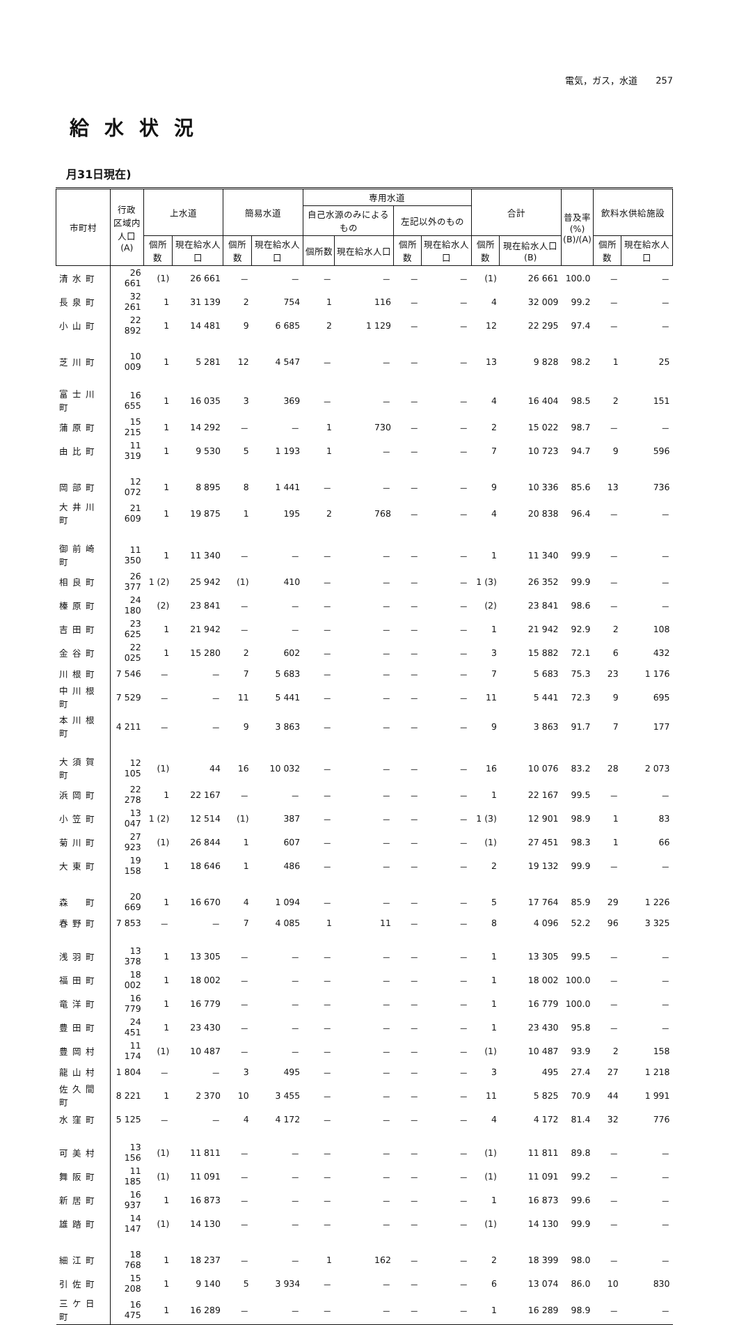電気，ガス，水道　　257
給水状況
月31日現在)
| 市町村 | 行政 区域内 人口 (A) | 上水道 | | 簡易水道 | | 専用水道 | | | | 合計 | | 普及率 (%) (B)/(A) | 飲料水供給施設 | |
| --- | --- | --- | --- | --- | --- | --- | --- | --- | --- | --- | --- | --- | --- | --- |
| | | | | | | 自己水源のみによるもの | | 左記以外のもの | | | | | | |
| | | 個所数 | 現在給水人口 | 個所数 | 現在給水人口 | 個所数 | 現在給水人口 | 個所数 | 現在給水人口 | 個所数 | 現在給水人口(B) | | 個所数 | 現在給水人口 |
| 清水町 | 26 661 | (1) | 26 661 | － | － | － | － | － | － | (1) | 26 661 | 100.0 | － | － |
| 長泉町 | 32 261 | 1 | 31 139 | 2 | 754 | 1 | 116 | － | － | 4 | 32 009 | 99.2 | － | － |
| 小山町 | 22 892 | 1 | 14 481 | 9 | 6 685 | 2 | 1 129 | － | － | 12 | 22 295 | 97.4 | － | － |
| 芝川町 | 10 009 | 1 | 5 281 | 12 | 4 547 | － | － | － | － | 13 | 9 828 | 98.2 | 1 | 25 |
| 富士川町 | 16 655 | 1 | 16 035 | 3 | 369 | － | － | － | － | 4 | 16 404 | 98.5 | 2 | 151 |
| 蒲原町 | 15 215 | 1 | 14 292 | － | － | 1 | 730 | － | － | 2 | 15 022 | 98.7 | － | － |
| 由比町 | 11 319 | 1 | 9 530 | 5 | 1 193 | 1 | － | － | － | 7 | 10 723 | 94.7 | 9 | 596 |
| 岡部町 | 12 072 | 1 | 8 895 | 8 | 1 441 | － | － | － | － | 9 | 10 336 | 85.6 | 13 | 736 |
| 大井川町 | 21 609 | 1 | 19 875 | 1 | 195 | 2 | 768 | － | － | 4 | 20 838 | 96.4 | － | － |
| 御前崎町 | 11 350 | 1 | 11 340 | － | － | － | － | － | － | 1 | 11 340 | 99.9 | － | － |
| 相良町 | 26 377 | 1 (2) | 25 942 | (1) | 410 | － | － | － | － | 1 (3) | 26 352 | 99.9 | － | － |
| 榛原町 | 24 180 | (2) | 23 841 | － | － | － | － | － | － | (2) | 23 841 | 98.6 | － | － |
| 吉田町 | 23 625 | 1 | 21 942 | － | － | － | － | － | － | 1 | 21 942 | 92.9 | 2 | 108 |
| 金谷町 | 22 025 | 1 | 15 280 | 2 | 602 | － | － | － | － | 3 | 15 882 | 72.1 | 6 | 432 |
| 川根町 | 7 546 | － | － | 7 | 5 683 | － | － | － | － | 7 | 5 683 | 75.3 | 23 | 1 176 |
| 中川根町 | 7 529 | － | － | 11 | 5 441 | － | － | － | － | 11 | 5 441 | 72.3 | 9 | 695 |
| 本川根町 | 4 211 | － | － | 9 | 3 863 | － | － | － | － | 9 | 3 863 | 91.7 | 7 | 177 |
| 大須賀町 | 12 105 | (1) | 44 | 16 | 10 032 | － | － | － | － | 16 | 10 076 | 83.2 | 28 | 2 073 |
| 浜岡町 | 22 278 | 1 | 22 167 | － | － | － | － | － | － | 1 | 22 167 | 99.5 | － | － |
| 小笠町 | 13 047 | 1 (2) | 12 514 | (1) | 387 | － | － | － | － | 1 (3) | 12 901 | 98.9 | 1 | 83 |
| 菊川町 | 27 923 | (1) | 26 844 | 1 | 607 | － | － | － | － | (1) | 27 451 | 98.3 | 1 | 66 |
| 大東町 | 19 158 | 1 | 18 646 | 1 | 486 | － | － | － | － | 2 | 19 132 | 99.9 | － | － |
| 森 町 | 20 669 | 1 | 16 670 | 4 | 1 094 | － | － | － | － | 5 | 17 764 | 85.9 | 29 | 1 226 |
| 春野町 | 7 853 | － | － | 7 | 4 085 | 1 | 11 | － | － | 8 | 4 096 | 52.2 | 96 | 3 325 |
| 浅羽町 | 13 378 | 1 | 13 305 | － | － | － | － | － | － | 1 | 13 305 | 99.5 | － | － |
| 福田町 | 18 002 | 1 | 18 002 | － | － | － | － | － | － | 1 | 18 002 | 100.0 | － | － |
| 竜洋町 | 16 779 | 1 | 16 779 | － | － | － | － | － | － | 1 | 16 779 | 100.0 | － | － |
| 豊田町 | 24 451 | 1 | 23 430 | － | － | － | － | － | － | 1 | 23 430 | 95.8 | － | － |
| 豊岡村 | 11 174 | (1) | 10 487 | － | － | － | － | － | － | (1) | 10 487 | 93.9 | 2 | 158 |
| 龍山村 | 1 804 | － | － | 3 | 495 | － | － | － | － | 3 | 495 | 27.4 | 27 | 1 218 |
| 佐久間町 | 8 221 | 1 | 2 370 | 10 | 3 455 | － | － | － | － | 11 | 5 825 | 70.9 | 44 | 1 991 |
| 水窪町 | 5 125 | － | － | 4 | 4 172 | － | － | － | － | 4 | 4 172 | 81.4 | 32 | 776 |
| 可美村 | 13 156 | (1) | 11 811 | － | － | － | － | － | － | (1) | 11 811 | 89.8 | － | － |
| 舞阪町 | 11 185 | (1) | 11 091 | － | － | － | － | － | － | (1) | 11 091 | 99.2 | － | － |
| 新居町 | 16 937 | 1 | 16 873 | － | － | － | － | － | － | 1 | 16 873 | 99.6 | － | － |
| 雄踏町 | 14 147 | (1) | 14 130 | － | － | － | － | － | － | (1) | 14 130 | 99.9 | － | － |
| 細江町 | 18 768 | 1 | 18 237 | － | － | 1 | 162 | － | － | 2 | 18 399 | 98.0 | － | － |
| 引佐町 | 15 208 | 1 | 9 140 | 5 | 3 934 | － | － | － | － | 6 | 13 074 | 86.0 | 10 | 830 |
| 三ケ日町 | 16 475 | 1 | 16 289 | － | － | － | － | － | － | 1 | 16 289 | 98.9 | － | － |